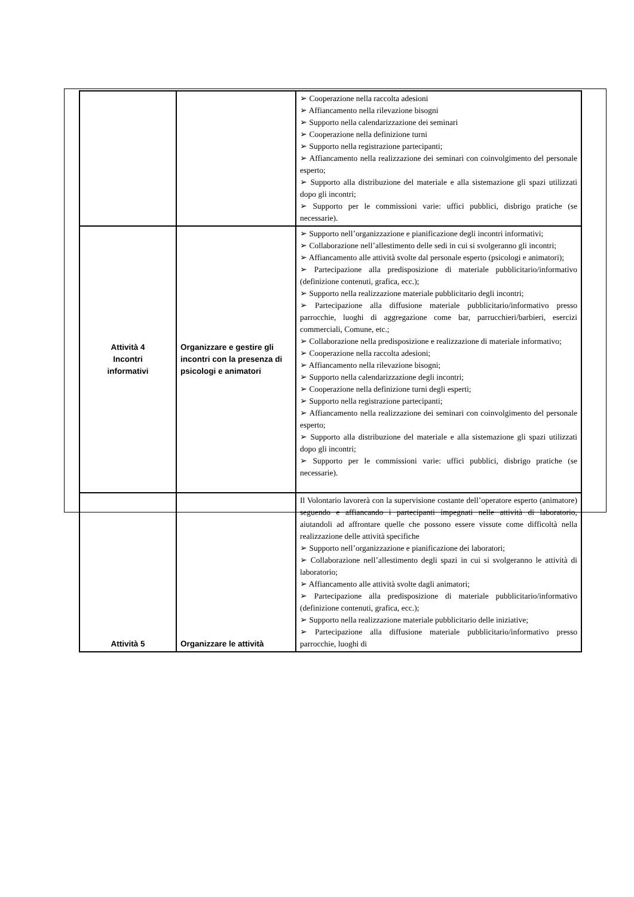| | | ➢ Cooperazione nella raccolta adesioni ➢ Affiancamento nella rilevazione bisogni ➢ Supporto nella calendarizzazione dei seminari ➢ Cooperazione nella definizione turni ➢ Supporto nella registrazione partecipanti; ➢ Affiancamento nella realizzazione dei seminari con coinvolgimento del personale esperto; ➢ Supporto alla distribuzione del materiale e alla sistemazione gli spazi utilizzati dopo gli incontri; ➢ Supporto per le commissioni varie: uffici pubblici, disbrigo pratiche (se necessarie). |
| Attività 4 Incontri informativi | Organizzare e gestire gli incontri con la presenza di psicologi e animatori | ➢ Supporto nell’organizzazione e pianificazione degli incontri informativi; ➢ Collaborazione nell’allestimento delle sedi in cui si svolgeranno gli incontri; ➢ Affiancamento alle attività svolte dal personale esperto (psicologi e animatori); ➢ Partecipazione alla predisposizione di materiale pubblicitario/informativo (definizione contenuti, grafica, ecc.); ➢ Supporto nella realizzazione materiale pubblicitario degli incontri; ➢ Partecipazione alla diffusione materiale pubblicitario/informativo presso parrocchie, luoghi di aggregazione come bar, parrucchieri/barbieri, esercizi commerciali, Comune, etc.; ➢ Collaborazione nella predisposizione e realizzazione di materiale informativo; ➢ Cooperazione nella raccolta adesioni; ➢ Affiancamento nella rilevazione bisogni; ➢ Supporto nella calendarizzazione degli incontri; ➢ Cooperazione nella definizione turni degli esperti; ➢ Supporto nella registrazione partecipanti; ➢ Affiancamento nella realizzazione dei seminari con coinvolgimento del personale esperto; ➢ Supporto alla distribuzione del materiale e alla sistemazione gli spazi utilizzati dopo gli incontri; ➢ Supporto per le commissioni varie: uffici pubblici, disbrigo pratiche (se necessarie). |
| Attività 5 | Organizzare le attività | Il Volontario lavorerà con la supervisione costante dell’operatore esperto (animatore) seguendo e affiancando i partecipanti impegnati nelle attività di laboratorio, aiutandoli ad affrontare quelle che possono essere vissute come difficoltà nella realizzazione delle attività specifiche ➢ Supporto nell’organizzazione e pianificazione dei laboratori; ➢ Collaborazione nell’allestimento degli spazi in cui si svolgeranno le attività di laboratorio; ➢ Affiancamento alle attività svolte dagli animatori; ➢ Partecipazione alla predisposizione di materiale pubblicitario/informativo (definizione contenuti, grafica, ecc.); ➢ Supporto nella realizzazione materiale pubblicitario delle iniziative; ➢ Partecipazione alla diffusione materiale pubblicitario/informativo presso parrocchie, luoghi di |